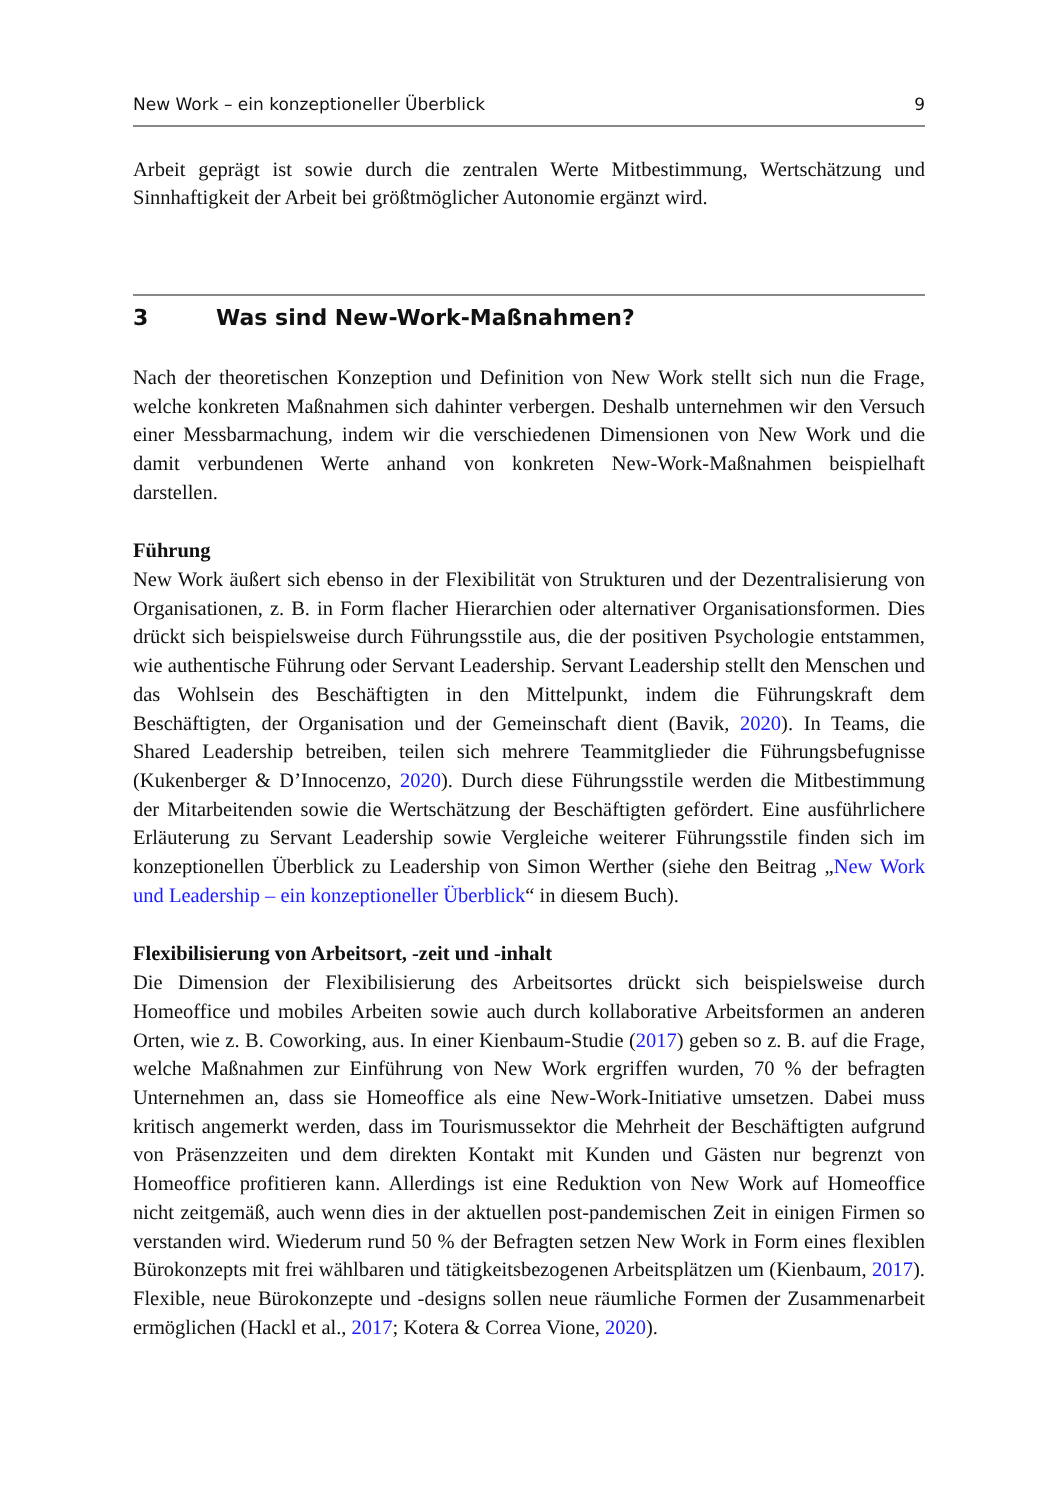New Work – ein konzeptioneller Überblick 9
Arbeit geprägt ist sowie durch die zentralen Werte Mitbestimmung, Wertschätzung und Sinnhaftigkeit der Arbeit bei größtmöglicher Autonomie ergänzt wird.
3 Was sind New-Work-Maßnahmen?
Nach der theoretischen Konzeption und Definition von New Work stellt sich nun die Frage, welche konkreten Maßnahmen sich dahinter verbergen. Deshalb unternehmen wir den Versuch einer Messbarmachung, indem wir die verschiedenen Dimensionen von New Work und die damit verbundenen Werte anhand von konkreten New-Work-Maßnahmen beispielhaft darstellen.
Führung
New Work äußert sich ebenso in der Flexibilität von Strukturen und der Dezentralisierung von Organisationen, z. B. in Form flacher Hierarchien oder alternativer Organisationsformen. Dies drückt sich beispielsweise durch Führungsstile aus, die der positiven Psychologie entstammen, wie authentische Führung oder Servant Leadership. Servant Leadership stellt den Menschen und das Wohlsein des Beschäftigten in den Mittelpunkt, indem die Führungskraft dem Beschäftigten, der Organisation und der Gemeinschaft dient (Bavik, 2020). In Teams, die Shared Leadership betreiben, teilen sich mehrere Teammitglieder die Führungsbefugnisse (Kukenberger & D’Innocenzo, 2020). Durch diese Führungsstile werden die Mitbestimmung der Mitarbeitenden sowie die Wertschätzung der Beschäftigten gefördert. Eine ausführlichere Erläuterung zu Servant Leadership sowie Vergleiche weiterer Führungsstile finden sich im konzeptionellen Überblick zu Leadership von Simon Werther (siehe den Beitrag „New Work und Leadership – ein konzeptioneller Überblick“ in diesem Buch).
Flexibilisierung von Arbeitsort, -zeit und -inhalt
Die Dimension der Flexibilisierung des Arbeitsortes drückt sich beispielsweise durch Homeoffice und mobiles Arbeiten sowie auch durch kollaborative Arbeitsformen an anderen Orten, wie z. B. Coworking, aus. In einer Kienbaum-Studie (2017) geben so z. B. auf die Frage, welche Maßnahmen zur Einführung von New Work ergriffen wurden, 70 % der befragten Unternehmen an, dass sie Homeoffice als eine New-Work-Initiative umsetzen. Dabei muss kritisch angemerkt werden, dass im Tourismussektor die Mehrheit der Beschäftigten aufgrund von Präsenzzeiten und dem direkten Kontakt mit Kunden und Gästen nur begrenzt von Homeoffice profitieren kann. Allerdings ist eine Reduktion von New Work auf Homeoffice nicht zeitgemäß, auch wenn dies in der aktuellen post-pandemischen Zeit in einigen Firmen so verstanden wird. Wiederum rund 50 % der Befragten setzen New Work in Form eines flexiblen Bürokonzepts mit frei wählbaren und tätigkeitsbezogenen Arbeitsplätzen um (Kienbaum, 2017). Flexible, neue Bürokonzepte und -designs sollen neue räumliche Formen der Zusammenarbeit ermöglichen (Hackl et al., 2017; Kotera & Correa Vione, 2020).